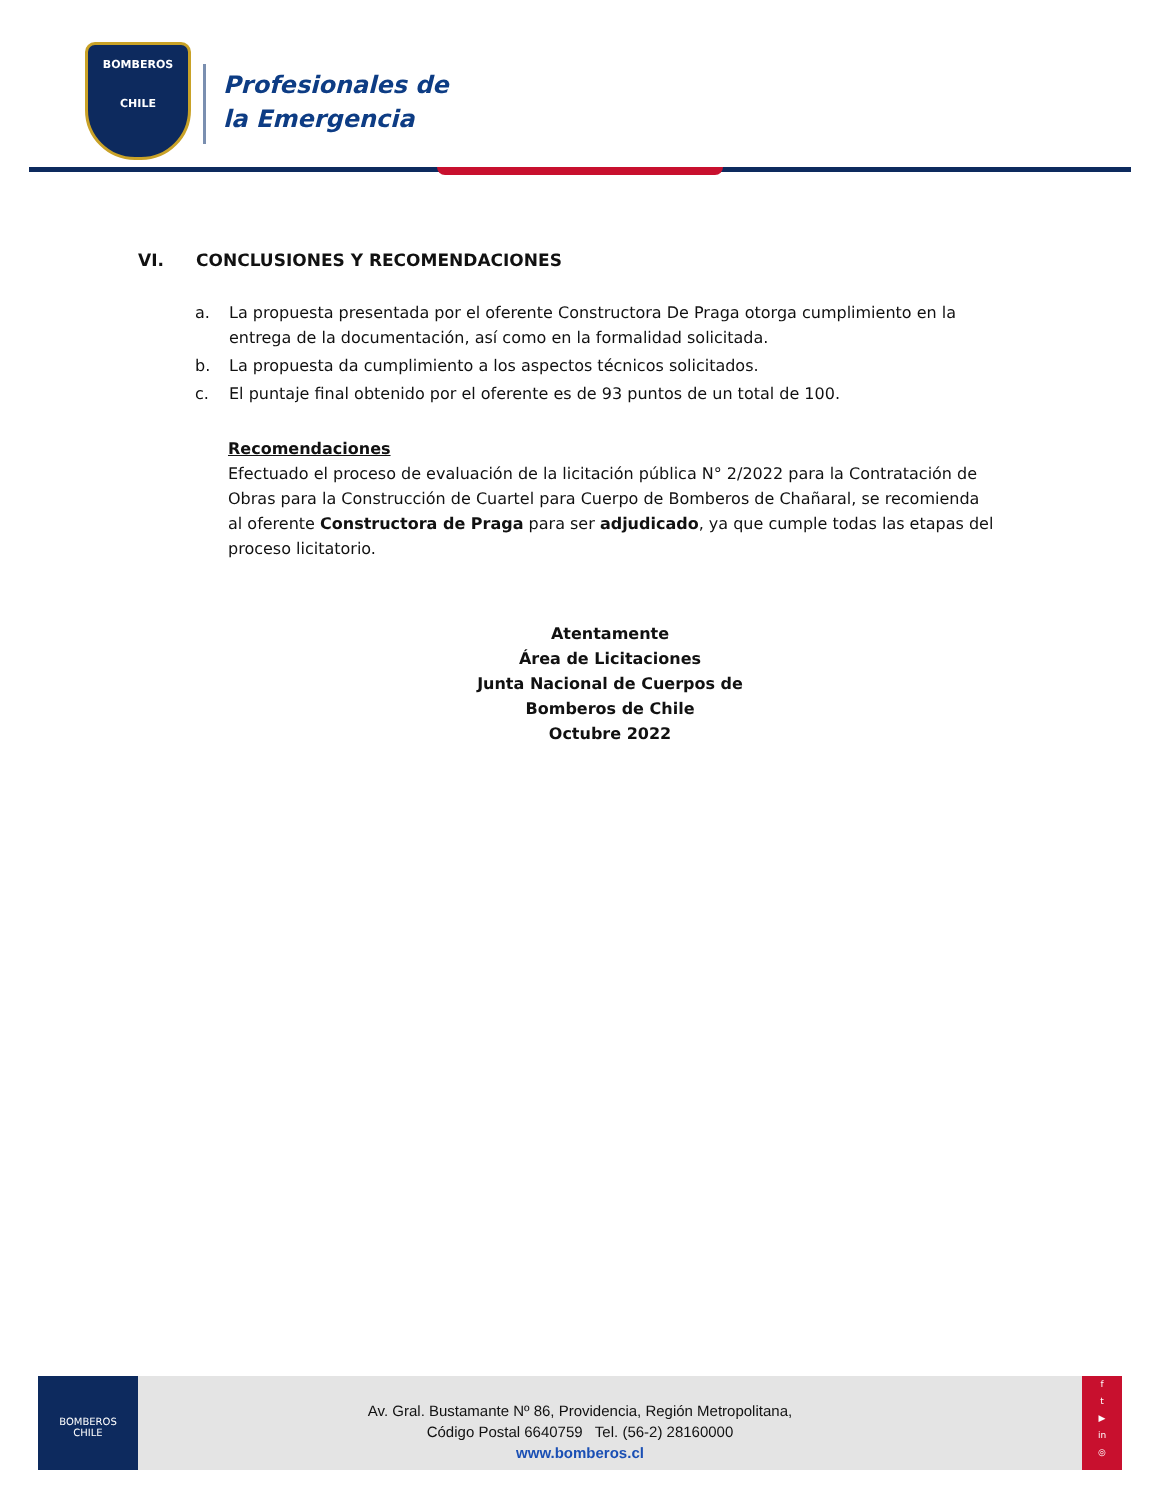BOMBEROS
CHILE
Profesionales de
la Emergencia
VI. CONCLUSIONES Y RECOMENDACIONES
a. La propuesta presentada por el oferente Constructora De Praga otorga cumplimiento en la entrega de la documentación, así como en la formalidad solicitada.
b. La propuesta da cumplimiento a los aspectos técnicos solicitados.
c. El puntaje final obtenido por el oferente es de 93 puntos de un total de 100.
Recomendaciones
Efectuado el proceso de evaluación de la licitación pública N° 2/2022 para la Contratación de Obras para la Construcción de Cuartel para Cuerpo de Bomberos de Chañaral, se recomienda al oferente Constructora de Praga para ser adjudicado, ya que cumple todas las etapas del proceso licitatorio.
Atentamente
Área de Licitaciones
Junta Nacional de Cuerpos de Bomberos de Chile
Octubre 2022
BOMBEROS
CHILE
Av. Gral. Bustamante Nº 86, Providencia, Región Metropolitana,
Código Postal 6640759 Tel. (56-2) 28160000
www.bomberos.cl
f
t
▶
in
◎